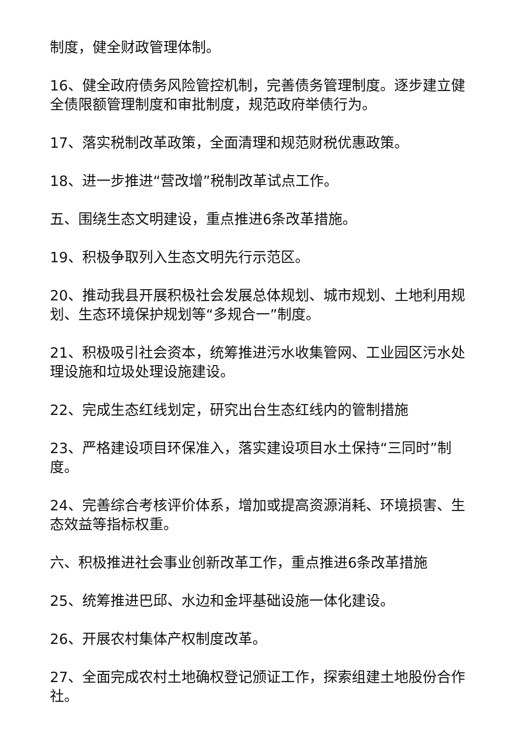制度，健全财政管理体制。
16、健全政府债务风险管控机制，完善债务管理制度。逐步建立健全债限额管理制度和审批制度，规范政府举债行为。
17、落实税制改革政策，全面清理和规范财税优惠政策。
18、进一步推进“营改增”税制改革试点工作。
五、围绕生态文明建设，重点推进6条改革措施。
19、积极争取列入生态文明先行示范区。
20、推动我县开展积极社会发展总体规划、城市规划、土地利用规划、生态环境保护规划等“多规合一”制度。
21、积极吸引社会资本，统筹推进污水收集管网、工业园区污水处理设施和垃圾处理设施建设。
22、完成生态红线划定，研究出台生态红线内的管制措施
23、严格建设项目环保准入，落实建设项目水土保持“三同时”制度。
24、完善综合考核评价体系，增加或提高资源消耗、环境损害、生态效益等指标权重。
六、积极推进社会事业创新改革工作，重点推进6条改革措施
25、统筹推进巴邱、水边和金坪基础设施一体化建设。
26、开展农村集体产权制度改革。
27、全面完成农村土地确权登记颁证工作，探索组建土地股份合作社。